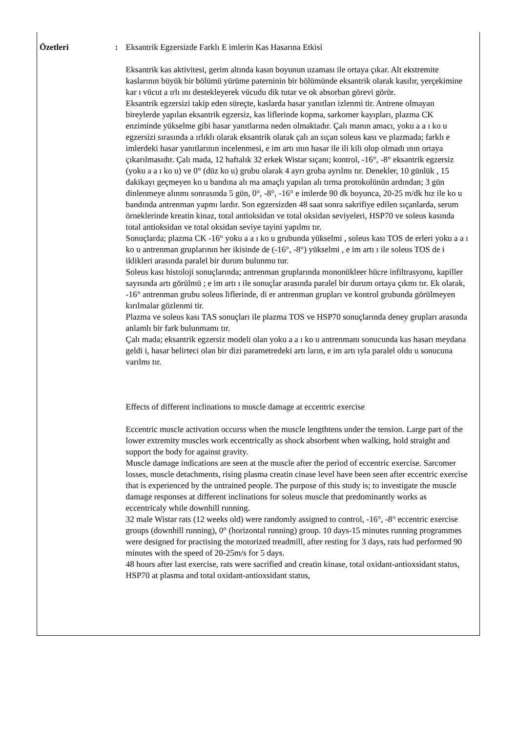Özetleri : Eksantrik Egzersizde Farklı E imlerin Kas Hasarına Etkisi
Eksantrik kas aktivitesi, gerim altında kasın boyunun uzaması ile ortaya çıkar. Alt ekstremite kaslarının büyük bir bölümü yürüme paterninin bir bölümünde eksantrik olarak kasılır, yerçekimine kar ı vücut a ırlı ını destekleyerek vücudu dik tutar ve ok absorban görevi görür.
Eksantrik egzersizi takip eden süreçte, kaslarda hasar yanıtları izlenmi tir. Antrene olmayan bireylerde yapılan eksantrik egzersiz, kas liflerinde kopma, sarkomer kayıpları, plazma CK enziminde yükselme gibi hasar yanıtlarına neden olmaktadır. Çalı manın amacı, yoku a a ı ko u egzersizi sırasında a ırlıklı olarak eksantrik olarak çalı an sıçan soleus kası ve plazmada; farklı e imlerdeki hasar yanıtlarının incelenmesi, e im artı ının hasar ile ili kili olup olmadı ının ortaya çıkarılmasıdır. Çalı mada, 12 haftalık 32 erkek Wistar sıçanı; kontrol, -16°, -8° eksantrik egzersiz (yoku a a ı ko u) ve 0° (düz ko u) grubu olarak 4 ayrı gruba ayrılmı tır. Denekler, 10 günlük , 15 dakikayı geçmeyen ko u bandına alı ma amaçlı yapılan alı tırma protokolünün ardından; 3 gün dinlenmeye alınmı sonrasında 5 gün, 0°, -8°, -16° e imlerde 90 dk boyunca, 20-25 m/dk hız ile ko u bandında antrenman yapmı lardır. Son egzersizden 48 saat sonra sakrifiye edilen sıçanlarda, serum örneklerinde kreatin kinaz, total antioksidan ve total oksidan seviyeleri, HSP70 ve soleus kasında total antioksidan ve total oksidan seviye tayini yapılmı tır.
Sonuçlarda; plazma CK -16° yoku a a ı ko u grubunda yükselmi , soleus kası TOS de erleri yoku a a ı ko u antrenman gruplarının her ikisinde de (-16°, -8°) yükselmi , e im artı ı ile soleus TOS de i iklikleri arasında paralel bir durum bulunmu tur.
Soleus kası histoloji sonuçlarında; antrenman gruplarında mononükleer hücre infiltrasyonu, kapiller sayısında artı görülmü ; e im artı ı ile sonuçlar arasında paralel bir durum ortaya çıkmı tır. Ek olarak, -16° antrenman grubu soleus liflerinde, di er antrenman grupları ve kontrol grubunda görülmeyen kırılmalar gözlenmi tir.
Plazma ve soleus kası TAS sonuçları ile plazma TOS ve HSP70 sonuçlarında deney grupları arasında anlamlı bir fark bulunmamı tır.
Çalı mada; eksantrik egzersiz modeli olan yoku a a ı ko u antrenmanı sonucunda kas hasarı meydana geldi i, hasar belirteci olan bir dizi parametredeki artı ların, e im artı ıyla paralel oldu u sonucuna varılmı tır.
Effects of different inclinations to muscle damage at eccentric exercise
Eccentric muscle activation occurss when the muscle lengthtens under the tension. Large part of the lower extremity muscles work eccentrically as shock absorbent when walking, hold straight and support the body for against gravity.
Muscle damage indications are seen at the muscle after the period of eccentric exercise. Sarcomer losses, muscle detachments, rising plasma creatin cinase level have been seen after eccentric exercise that is experienced by the untrained people. The purpose of this study is; to investigate the muscle damage responses at different inclinations for soleus muscle that predominantly works as eccentricaly while downhill running.
32 male Wistar rats (12 weeks old) were randomly assigned to control, -16°, -8° eccentric exercise groups (downhill running), 0° (horizontal running) group. 10 days-15 minutes running programmes were designed for practising the motorized treadmill, after resting for 3 days, rats had performed 90 minutes with the speed of 20-25m/s for 5 days.
48 hours after last exercise, rats were sacrified and creatin kinase, total oxidant-antioxsidant status, HSP70 at plasma and total oxidant-antioxsidant status,